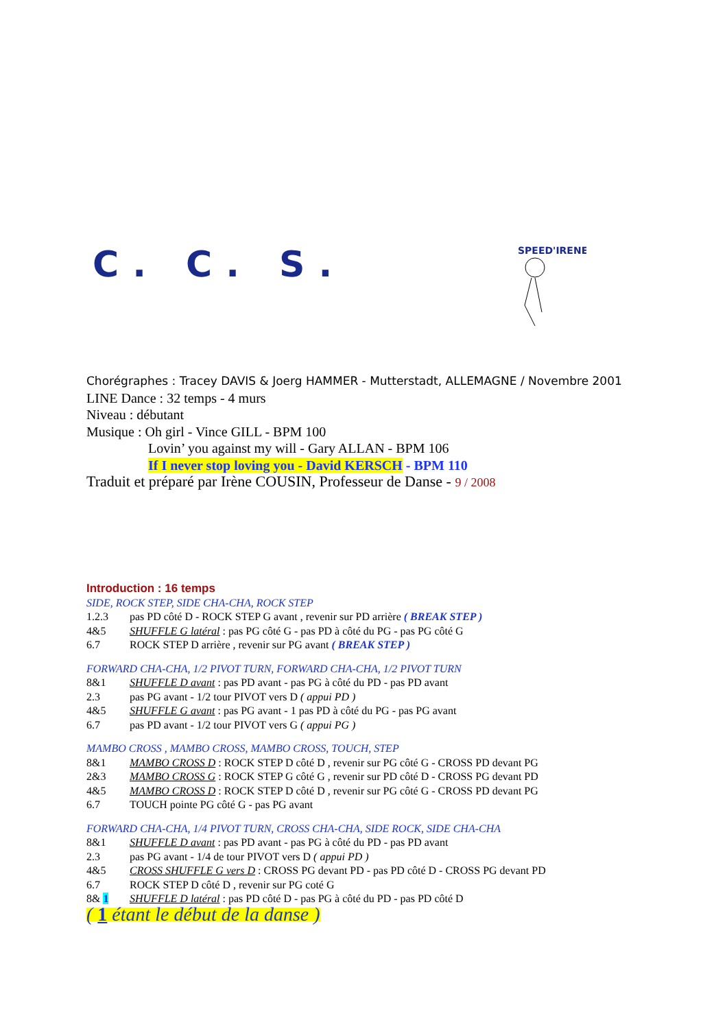C. C. S.
SPEED'IRENE
Chorégraphes : Tracey DAVIS & Joerg HAMMER - Mutterstadt, ALLEMAGNE / Novembre 2001
LINE Dance : 32 temps - 4 murs
Niveau : débutant
Musique : Oh girl - Vince GILL - BPM 100
Lovin’ you against my will - Gary ALLAN - BPM 106
If I never stop loving you - David KERSCH - BPM 110
Traduit et préparé par Irène COUSIN, Professeur de Danse - 9 / 2008
Introduction : 16 temps
SIDE, ROCK STEP, SIDE CHA-CHA, ROCK STEP
1.2.3 pas PD côté D - ROCK STEP G avant , revenir sur PD arrière ( BREAK STEP )
4&5 SHUFFLE G latéral : pas PG côté G - pas PD à côté du PG - pas PG côté G
6.7 ROCK STEP D arrière , revenir sur PG avant ( BREAK STEP )
FORWARD CHA-CHA, 1/2 PIVOT TURN, FORWARD CHA-CHA, 1/2 PIVOT TURN
8&1 SHUFFLE D avant : pas PD avant - pas PG à côté du PD - pas PD avant
2.3 pas PG avant - 1/2 tour PIVOT vers D ( appui PD )
4&5 SHUFFLE G avant : pas PG avant - 1 pas PD à côté du PG - pas PG avant
6.7 pas PD avant - 1/2 tour PIVOT vers G ( appui PG )
MAMBO CROSS , MAMBO CROSS, MAMBO CROSS, TOUCH, STEP
8&1 MAMBO CROSS D : ROCK STEP D côté D , revenir sur PG côté G - CROSS PD devant PG
2&3 MAMBO CROSS G : ROCK STEP G côté G , revenir sur PD côté D - CROSS PG devant PD
4&5 MAMBO CROSS D : ROCK STEP D côté D , revenir sur PG côté G - CROSS PD devant PG
6.7 TOUCH pointe PG côté G - pas PG avant
FORWARD CHA-CHA, 1/4 PIVOT TURN, CROSS CHA-CHA, SIDE ROCK, SIDE CHA-CHA
8&1 SHUFFLE D avant : pas PD avant - pas PG à côté du PD - pas PD avant
2.3 pas PG avant - 1/4 de tour PIVOT vers D ( appui PD )
4&5 CROSS SHUFFLE G vers D : CROSS PG devant PD - pas PD côté D - CROSS PG devant PD
6.7 ROCK STEP D côté D , revenir sur PG coté G
8& 1 SHUFFLE D latéral : pas PD côté D - pas PG à côté du PD - pas PD côté D
( 1 étant le début de la danse )